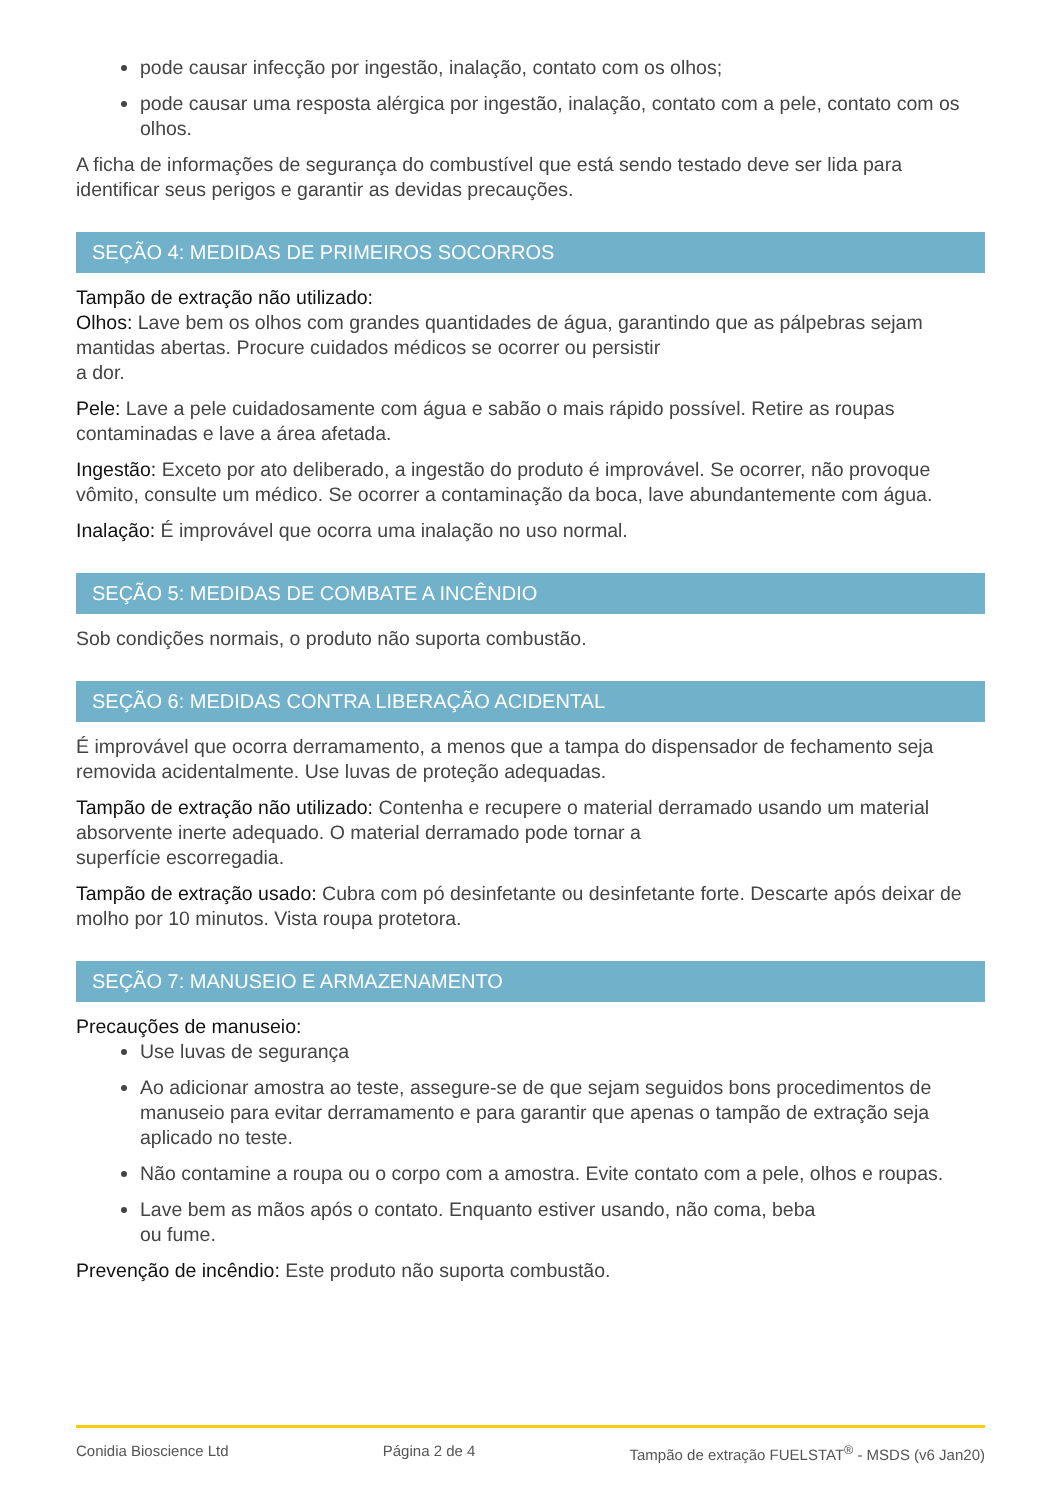pode causar infecção por ingestão, inalação, contato com os olhos;
pode causar uma resposta alérgica por ingestão, inalação, contato com a pele, contato com os olhos.
A ficha de informações de segurança do combustível que está sendo testado deve ser lida para identificar seus perigos e garantir as devidas precauções.
SEÇÃO 4: MEDIDAS DE PRIMEIROS SOCORROS
Tampão de extração não utilizado:
Olhos: Lave bem os olhos com grandes quantidades de água, garantindo que as pálpebras sejam mantidas abertas. Procure cuidados médicos se ocorrer ou persistir
a dor.
Pele: Lave a pele cuidadosamente com água e sabão o mais rápido possível. Retire as roupas contaminadas e lave a área afetada.
Ingestão: Exceto por ato deliberado, a ingestão do produto é improvável. Se ocorrer, não provoque vômito, consulte um médico. Se ocorrer a contaminação da boca, lave abundantemente com água.
Inalação: É improvável que ocorra uma inalação no uso normal.
SEÇÃO 5: MEDIDAS DE COMBATE A INCÊNDIO
Sob condições normais, o produto não suporta combustão.
SEÇÃO 6: MEDIDAS CONTRA LIBERAÇÃO ACIDENTAL
É improvável que ocorra derramamento, a menos que a tampa do dispensador de fechamento seja removida acidentalmente. Use luvas de proteção adequadas.
Tampão de extração não utilizado: Contenha e recupere o material derramado usando um material absorvente inerte adequado. O material derramado pode tornar a
superfície escorregadia.
Tampão de extração usado: Cubra com pó desinfetante ou desinfetante forte. Descarte após deixar de molho por 10 minutos. Vista roupa protetora.
SEÇÃO 7: MANUSEIO E ARMAZENAMENTO
Precauções de manuseio:
Use luvas de segurança
Ao adicionar amostra ao teste, assegure-se de que sejam seguidos bons procedimentos de manuseio para evitar derramamento e para garantir que apenas o tampão de extração seja aplicado no teste.
Não contamine a roupa ou o corpo com a amostra. Evite contato com a pele, olhos e roupas.
Lave bem as mãos após o contato. Enquanto estiver usando, não coma, beba
ou fume.
Prevenção de incêndio: Este produto não suporta combustão.
Conidia Bioscience Ltd Página 2 de 4 Tampão de extração FUELSTAT<sup>®</sup> - MSDS (v6 Jan20)